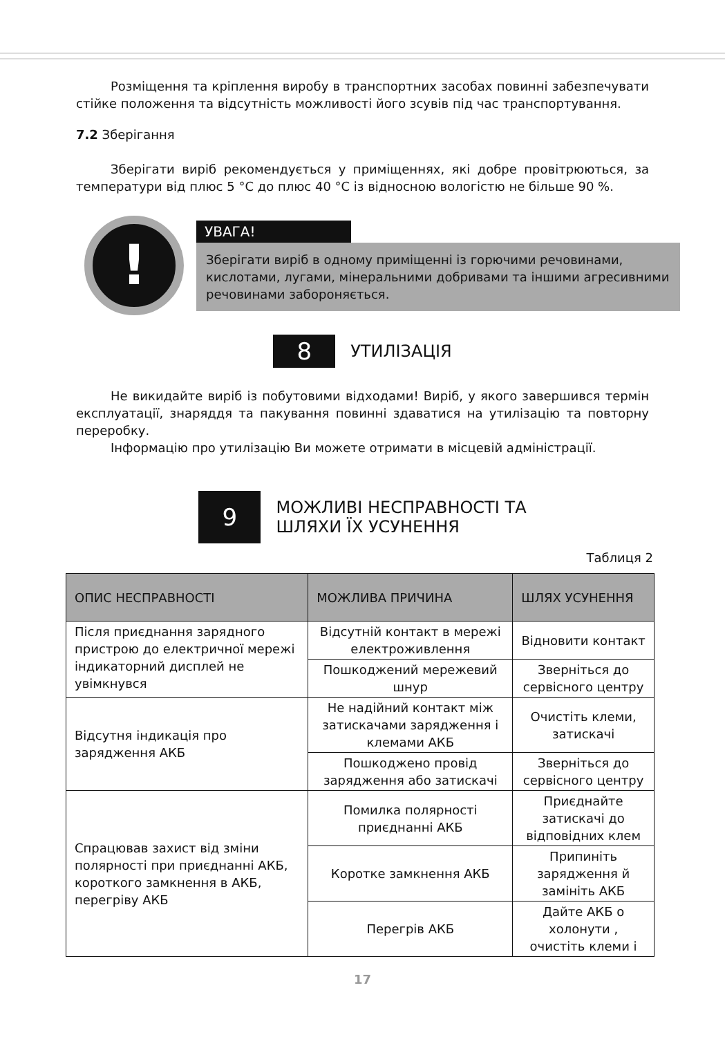Розміщення та кріплення виробу в транспортних засобах повинні забезпечувати стійке положення та відсутність можливості його зсувів під час транспортування.
7.2 Зберігання
Зберігати виріб рекомендується у приміщеннях, які добре провітрюються, за температури від плюс 5 °C до плюс 40 °C із відносною вологістю не більше 90 %.
!
УВАГА!
Зберігати виріб в одному приміщенні із горючими речовинами, кислотами, лугами, мінеральними добривами та іншими агресивними речовинами забороняється.
8
УТИЛІЗАЦІЯ
Не викидайте виріб із побутовими відходами! Виріб, у якого завершився термін експлуатації, знаряддя та пакування повинні здаватися на утилізацію та повторну переробку.
Інформацію про утилізацію Ви можете отримати в місцевій адміністрації.
9
МОЖЛИВІ НЕСПРАВНОСТІ ТА
ШЛЯХИ ЇХ УСУНЕННЯ
Таблиця 2
| ОПИС НЕСПРАВНОСТІ | МОЖЛИВА ПРИЧИНА | ШЛЯХ УСУНЕННЯ |
| --- | --- | --- |
| Після приєднання зарядного пристрою до електричної мережі індикаторний дисплей не увімкнувся | Відсутній контакт в мережі електроживлення | Відновити контакт |
| | Пошкоджений мережевий шнур | Зверніться до сервісного центру |
| Відсутня індикація про зарядження АКБ | Не надійний контакт між затискачами зарядження і клемами АКБ | Очистіть клеми, затискачі |
| | Пошкоджено провід зарядження або затискачі | Зверніться до сервісного центру |
| Спрацював захист від зміни полярності при приєднанні АКБ, короткого замкнення в АКБ, перегріву АКБ | Помилка полярності приєднанні АКБ | Приєднайте затискачі до відповідних клем |
| | Коротке замкнення АКБ | Припиніть зарядження й замініть АКБ |
| | Перегрів АКБ | Дайте АКБ о холонути , очистіть клеми і |
17